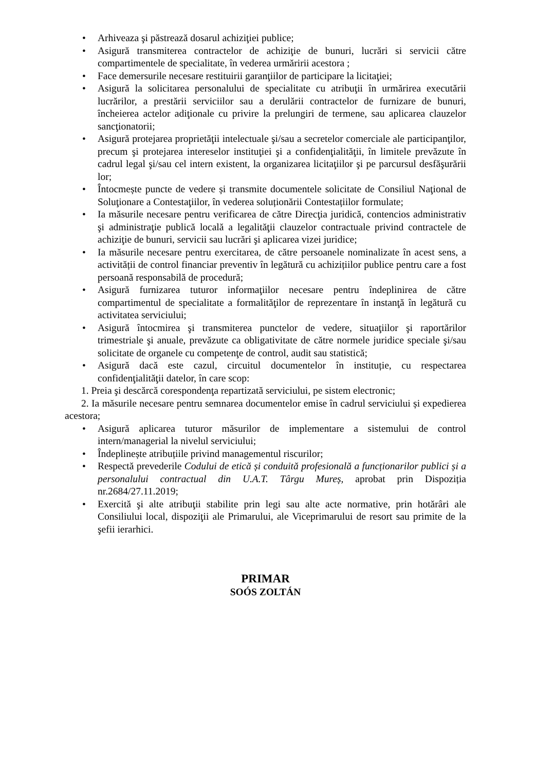• Arhiveaza şi păstrează dosarul achiziţiei publice;
• Asigură transmiterea contractelor de achiziţie de bunuri, lucrări si servicii către compartimentele de specialitate, în vederea urmăririi acestora ;
• Face demersurile necesare restituirii garanţiilor de participare la licitaţiei;
• Asigură la solicitarea personalului de specialitate cu atribuţii în urmărirea executării lucrărilor, a prestării serviciilor sau a derulării contractelor de furnizare de bunuri, încheierea actelor adiţionale cu privire la prelungiri de termene, sau aplicarea clauzelor sancţionatorii;
• Asigură protejarea proprietăţii intelectuale şi/sau a secretelor comerciale ale participanţilor, precum şi protejarea intereselor instituţiei şi a confidenţialităţii, în limitele prevăzute în cadrul legal şi/sau cel intern existent, la organizarea licitaţiilor şi pe parcursul desfăşurării lor;
• Întocmește puncte de vedere și transmite documentele solicitate de Consiliul Naţional de Soluţionare a Contestaţiilor, în vederea soluționării Contestațiilor formulate;
• Ia măsurile necesare pentru verificarea de către Direcţia juridică, contencios administrativ şi administraţie publică locală a legalităţii clauzelor contractuale privind contractele de achiziţie de bunuri, servicii sau lucrări şi aplicarea vizei juridice;
• Ia măsurile necesare pentru exercitarea, de către persoanele nominalizate în acest sens, a activității de control financiar preventiv în legătură cu achizițiilor publice pentru care a fost persoană responsabilă de procedură;
• Asigură furnizarea tuturor informaţiilor necesare pentru îndeplinirea de către compartimentul de specialitate a formalităţilor de reprezentare în instanţă în legătură cu activitatea serviciului;
• Asigură întocmirea şi transmiterea punctelor de vedere, situaţiilor şi raportărilor trimestriale şi anuale, prevăzute ca obligativitate de către normele juridice speciale şi/sau solicitate de organele cu competenţe de control, audit sau statistică;
• Asigură dacă este cazul, circuitul documentelor în instituție, cu respectarea confidenţialităţii datelor, în care scop:
1. Preia şi descărcă corespondenţa repartizată serviciului, pe sistem electronic;
2. Ia măsurile necesare pentru semnarea documentelor emise în cadrul serviciului și expedierea acestora;
• Asigură aplicarea tuturor măsurilor de implementare a sistemului de control intern/managerial la nivelul serviciului;
• Îndeplinește atribuțiile privind managementul riscurilor;
• Respectă prevederile Codului de etică și conduită profesională a funcționarilor publici și a personalului contractual din U.A.T. Târgu Mureș, aprobat prin Dispoziția nr.2684/27.11.2019;
• Exercită şi alte atribuţii stabilite prin legi sau alte acte normative, prin hotărâri ale Consiliului local, dispoziţii ale Primarului, ale Viceprimarului de resort sau primite de la şefii ierarhici.
PRIMAR
SOÓS ZOLTÁN